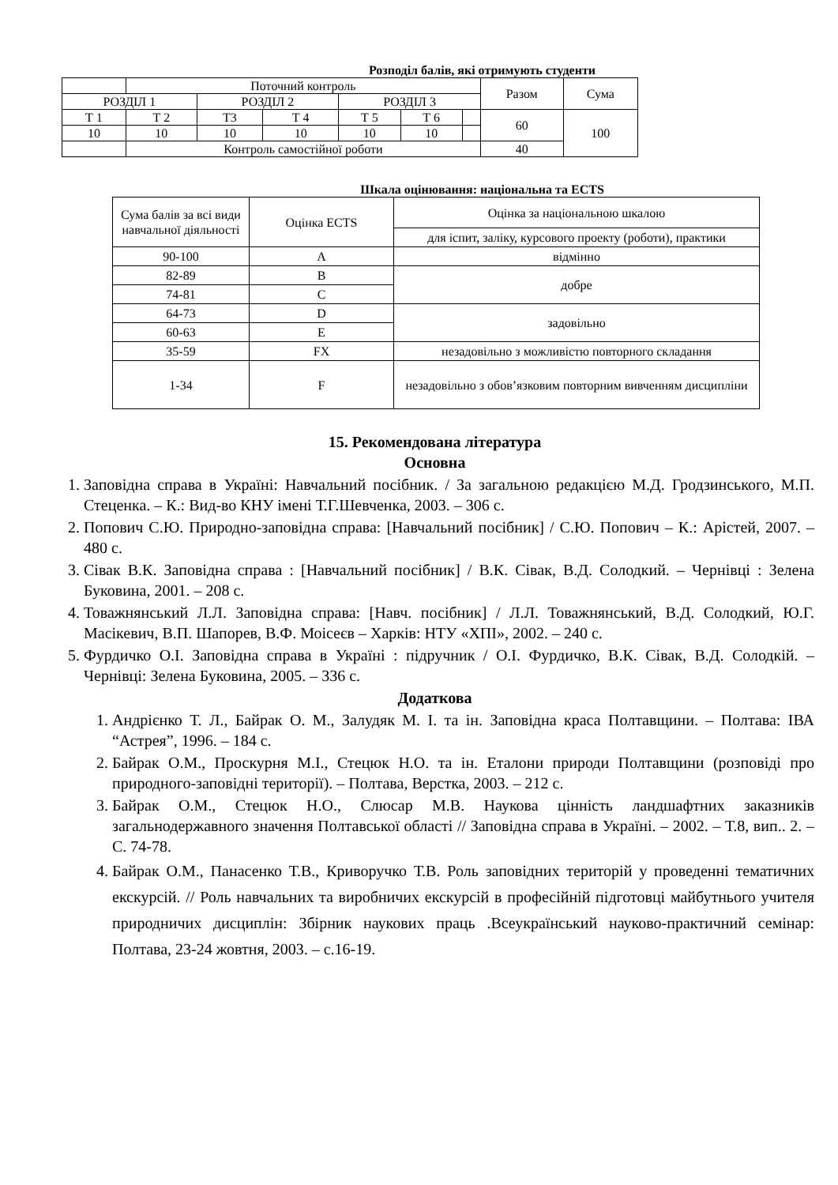Розподіл балів, які отримують студенти
| | Поточний контроль | | | | | | Разом | Сума |
| РОЗДІЛ 1 | | РОЗДІЛ 2 | | РОЗДІЛ 3 | | | | |
| Т 1 | Т 2 | Т3 | Т 4 | Т 5 | Т 6 | | 60 | 100 |
| 10 | 10 | 10 | 10 | 10 | 10 | | | |
| | Контроль самостійної роботи | | | | | | 40 | |
Шкала оцінювання: національна та ECTS
| Сума балів за всі види навчальної діяльності | Оцінка ECTS | Оцінка за національною шкалою |
| | | для іспит, заліку, курсового проекту (роботи), практики |
| 90-100 | A | відмінно |
| 82-89 | B | добре |
| 74-81 | C | |
| 64-73 | D | задовільно |
| 60-63 | E | |
| 35-59 | FX | незадовільно з можливістю повторного складання |
| 1-34 | F | незадовільно з обов’язковим повторним вивченням дисципліни |
15. Рекомендована література
Основна
1. Заповідна справа в Україні: Навчальний посібник. / За загальною редакцією М.Д. Гродзинського, М.П. Стеценка. – К.: Вид-во КНУ імені Т.Г.Шевченка, 2003. – 306 с.
2. Попович С.Ю. Природно-заповідна справа: [Навчальний посібник] / С.Ю. Попович – К.: Арістей, 2007. – 480 с.
3. Сівак В.К. Заповідна справа : [Навчальний посібник] / В.К. Сівак, В.Д. Солодкий. – Чернівці : Зелена Буковина, 2001. – 208 с.
4. Товажнянський Л.Л. Заповідна справа: [Навч. посібник] / Л.Л. Товажнянський, В.Д. Солодкий, Ю.Г. Масікевич, В.П. Шапорев, В.Ф. Моісеєв – Харків: НТУ «ХПІ», 2002. – 240 с.
5. Фурдичко О.І. Заповідна справа в Україні : підручник / О.І. Фурдичко, В.К. Сівак, В.Д. Солодкій. – Чернівці: Зелена Буковина, 2005. – 336 с.
Додаткова
1. Андрієнко Т. Л., Байрак О. М., Залудяк М. І. та ін. Заповідна краса Полтавщини. – Полтава: ІВА “Астрея”, 1996. – 184 с.
2. Байрак О.М., Проскурня М.І., Стецюк Н.О. та ін. Еталони природи Полтавщини (розповіді про природного-заповідні території). – Полтава, Верстка, 2003. – 212 с.
3. Байрак О.М., Стецюк Н.О., Слюсар М.В. Наукова цінність ландшафтних заказників загальнодержавного значення Полтавської області // Заповідна справа в Україні. – 2002. – Т.8, вип.. 2. – С. 74-78.
4. Байрак О.М., Панасенко Т.В., Криворучко Т.В. Роль заповідних територій у проведенні тематичних екскурсій. // Роль навчальних та виробничих екскурсій в професійній підготовці майбутнього учителя природничих дисциплін: Збірник наукових праць .Всеукраїнський науково-практичний семінар: Полтава, 23-24 жовтня, 2003. – с.16-19.